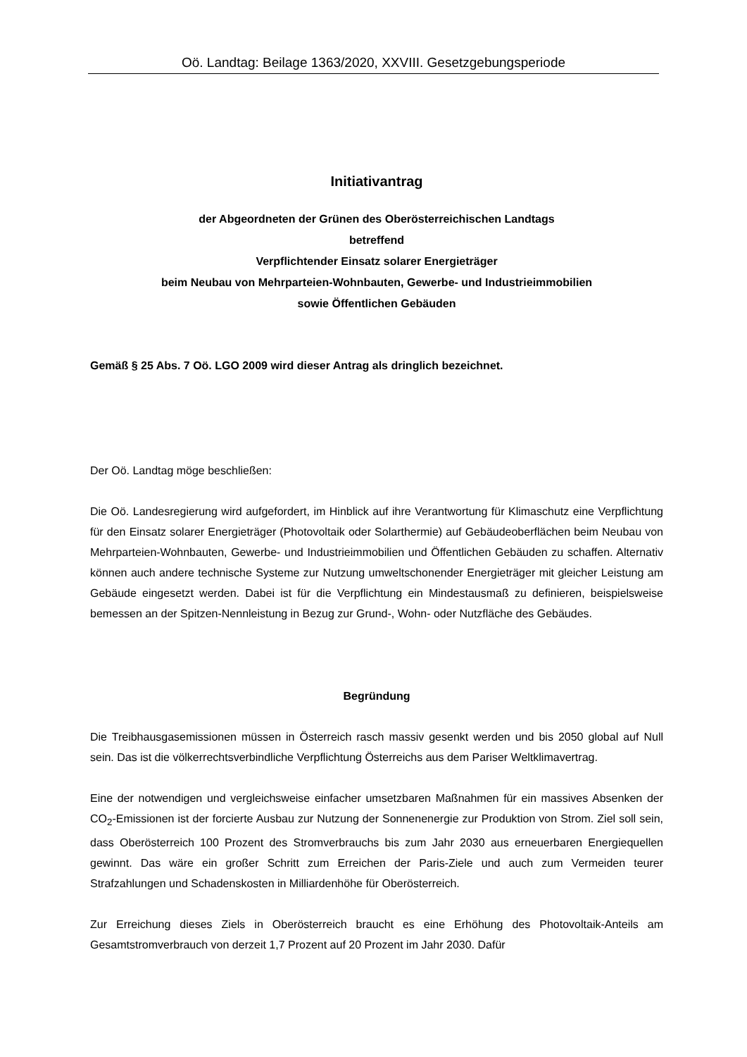Oö. Landtag: Beilage 1363/2020, XXVIII. Gesetzgebungsperiode
Initiativantrag
der Abgeordneten der Grünen des Oberösterreichischen Landtags
betreffend
Verpflichtender Einsatz solarer Energieträger
beim Neubau von Mehrparteien-Wohnbauten, Gewerbe- und Industrieimmobilien
sowie Öffentlichen Gebäuden
Gemäß § 25 Abs. 7 Oö. LGO 2009 wird dieser Antrag als dringlich bezeichnet.
Der Oö. Landtag möge beschließen:
Die Oö. Landesregierung wird aufgefordert, im Hinblick auf ihre Verantwortung für Klimaschutz eine Verpflichtung für den Einsatz solarer Energieträger (Photovoltaik oder Solarthermie) auf Gebäudeoberflächen beim Neubau von Mehrparteien-Wohnbauten, Gewerbe- und Industrieimmobilien und Öffentlichen Gebäuden zu schaffen. Alternativ können auch andere technische Systeme zur Nutzung umweltschonender Energieträger mit gleicher Leistung am Gebäude eingesetzt werden. Dabei ist für die Verpflichtung ein Mindestausmaß zu definieren, beispielsweise bemessen an der Spitzen-Nennleistung in Bezug zur Grund-, Wohn- oder Nutzfläche des Gebäudes.
Begründung
Die Treibhausgasemissionen müssen in Österreich rasch massiv gesenkt werden und bis 2050 global auf Null sein. Das ist die völkerrechtsverbindliche Verpflichtung Österreichs aus dem Pariser Weltklimavertrag.
Eine der notwendigen und vergleichsweise einfacher umsetzbaren Maßnahmen für ein massives Absenken der CO<sub>2</sub>-Emissionen ist der forcierte Ausbau zur Nutzung der Sonnenenergie zur Produktion von Strom. Ziel soll sein, dass Oberösterreich 100 Prozent des Stromverbrauchs bis zum Jahr 2030 aus erneuerbaren Energiequellen gewinnt. Das wäre ein großer Schritt zum Erreichen der Paris-Ziele und auch zum Vermeiden teurer Strafzahlungen und Schadenskosten in Milliardenhöhe für Oberösterreich.
Zur Erreichung dieses Ziels in Oberösterreich braucht es eine Erhöhung des Photovoltaik-Anteils am Gesamtstromverbrauch von derzeit 1,7 Prozent auf 20 Prozent im Jahr 2030. Dafür